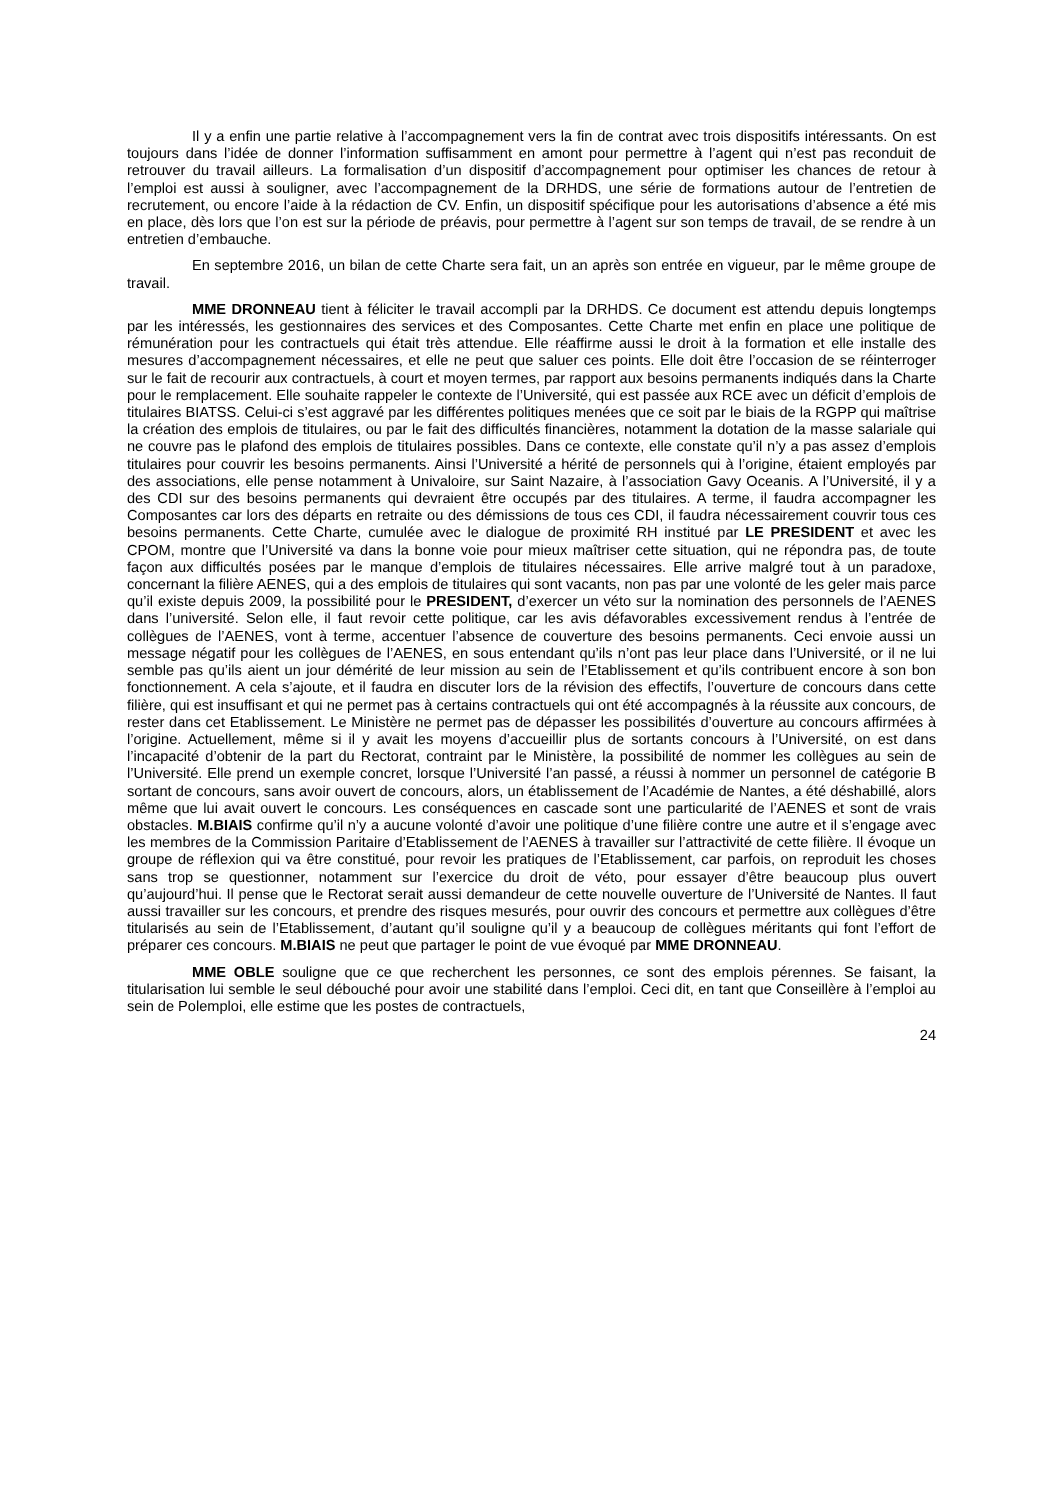Il y a enfin une partie relative à l’accompagnement vers la fin de contrat avec trois dispositifs intéressants. On est toujours dans l’idée de donner l’information suffisamment en amont pour permettre à l’agent qui n’est pas reconduit de retrouver du travail ailleurs. La formalisation d’un dispositif d’accompagnement pour optimiser les chances de retour à l’emploi est aussi à souligner, avec l’accompagnement de la DRHDS, une série de formations autour de l’entretien de recrutement, ou encore l’aide à la rédaction de CV. Enfin, un dispositif spécifique pour les autorisations d’absence a été mis en place, dès lors que l’on est sur la période de préavis, pour permettre à l’agent sur son temps de travail, de se rendre à un entretien d’embauche.
En septembre 2016, un bilan de cette Charte sera fait, un an après son entrée en vigueur, par le même groupe de travail.
MME DRONNEAU tient à féliciter le travail accompli par la DRHDS. Ce document est attendu depuis longtemps par les intéressés, les gestionnaires des services et des Composantes. Cette Charte met enfin en place une politique de rémunération pour les contractuels qui était très attendue. Elle réaffirme aussi le droit à la formation et elle installe des mesures d’accompagnement nécessaires, et elle ne peut que saluer ces points. Elle doit être l’occasion de se réinterroger sur le fait de recourir aux contractuels, à court et moyen termes, par rapport aux besoins permanents indiqués dans la Charte pour le remplacement. Elle souhaite rappeler le contexte de l’Université, qui est passée aux RCE avec un déficit d’emplois de titulaires BIATSS. Celui-ci s’est aggravé par les différentes politiques menées que ce soit par le biais de la RGPP qui maîtrise la création des emplois de titulaires, ou par le fait des difficultés financières, notamment la dotation de la masse salariale qui ne couvre pas le plafond des emplois de titulaires possibles. Dans ce contexte, elle constate qu’il n’y a pas assez d’emplois titulaires pour couvrir les besoins permanents. Ainsi l’Université a hérité de personnels qui à l’origine, étaient employés par des associations, elle pense notamment à Univaloire, sur Saint Nazaire, à l’association Gavy Oceanis. A l’Université, il y a des CDI sur des besoins permanents qui devraient être occupés par des titulaires. A terme, il faudra accompagner les Composantes car lors des départs en retraite ou des démissions de tous ces CDI, il faudra nécessairement couvrir tous ces besoins permanents. Cette Charte, cumulée avec le dialogue de proximité RH institué par LE PRESIDENT et avec les CPOM, montre que l’Université va dans la bonne voie pour mieux maîtriser cette situation, qui ne répondra pas, de toute façon aux difficultés posées par le manque d’emplois de titulaires nécessaires. Elle arrive malgré tout à un paradoxe, concernant la filière AENES, qui a des emplois de titulaires qui sont vacants, non pas par une volonté de les geler mais parce qu’il existe depuis 2009, la possibilité pour le PRESIDENT, d’exercer un véto sur la nomination des personnels de l’AENES dans l’université. Selon elle, il faut revoir cette politique, car les avis défavorables excessivement rendus à l’entrée de collègues de l’AENES, vont à terme, accentuer l’absence de couverture des besoins permanents. Ceci envoie aussi un message négatif pour les collègues de l’AENES, en sous entendant qu’ils n’ont pas leur place dans l’Université, or il ne lui semble pas qu’ils aient un jour démérité de leur mission au sein de l’Etablissement et qu’ils contribuent encore à son bon fonctionnement. A cela s’ajoute, et il faudra en discuter lors de la révision des effectifs, l’ouverture de concours dans cette filière, qui est insuffisant et qui ne permet pas à certains contractuels qui ont été accompagnés à la réussite aux concours, de rester dans cet Etablissement. Le Ministère ne permet pas de dépasser les possibilités d’ouverture au concours affirmées à l’origine. Actuellement, même si il y avait les moyens d’accueillir plus de sortants concours à l’Université, on est dans l’incapacité d’obtenir de la part du Rectorat, contraint par le Ministère, la possibilité de nommer les collègues au sein de l’Université. Elle prend un exemple concret, lorsque l’Université l’an passé, a réussi à nommer un personnel de catégorie B sortant de concours, sans avoir ouvert de concours, alors, un établissement de l’Académie de Nantes, a été déshabillé, alors même que lui avait ouvert le concours. Les conséquences en cascade sont une particularité de l’AENES et sont de vrais obstacles. M.BIAIS confirme qu’il n’y a aucune volonté d’avoir une politique d’une filière contre une autre et il s’engage avec les membres de la Commission Paritaire d’Etablissement de l’AENES à travailler sur l’attractivité de cette filière. Il évoque un groupe de réflexion qui va être constitué, pour revoir les pratiques de l’Etablissement, car parfois, on reproduit les choses sans trop se questionner, notamment sur l’exercice du droit de véto, pour essayer d’être beaucoup plus ouvert qu’aujourd’hui. Il pense que le Rectorat serait aussi demandeur de cette nouvelle ouverture de l’Université de Nantes. Il faut aussi travailler sur les concours, et prendre des risques mesurés, pour ouvrir des concours et permettre aux collègues d’être titularisés au sein de l’Etablissement, d’autant qu’il souligne qu’il y a beaucoup de collègues méritants qui font l’effort de préparer ces concours. M.BIAIS ne peut que partager le point de vue évoqué par MME DRONNEAU.
MME OBLE souligne que ce que recherchent les personnes, ce sont des emplois pérennes. Se faisant, la titularisation lui semble le seul débouché pour avoir une stabilité dans l’emploi. Ceci dit, en tant que Conseillère à l’emploi au sein de Polemploi, elle estime que les postes de contractuels,
24